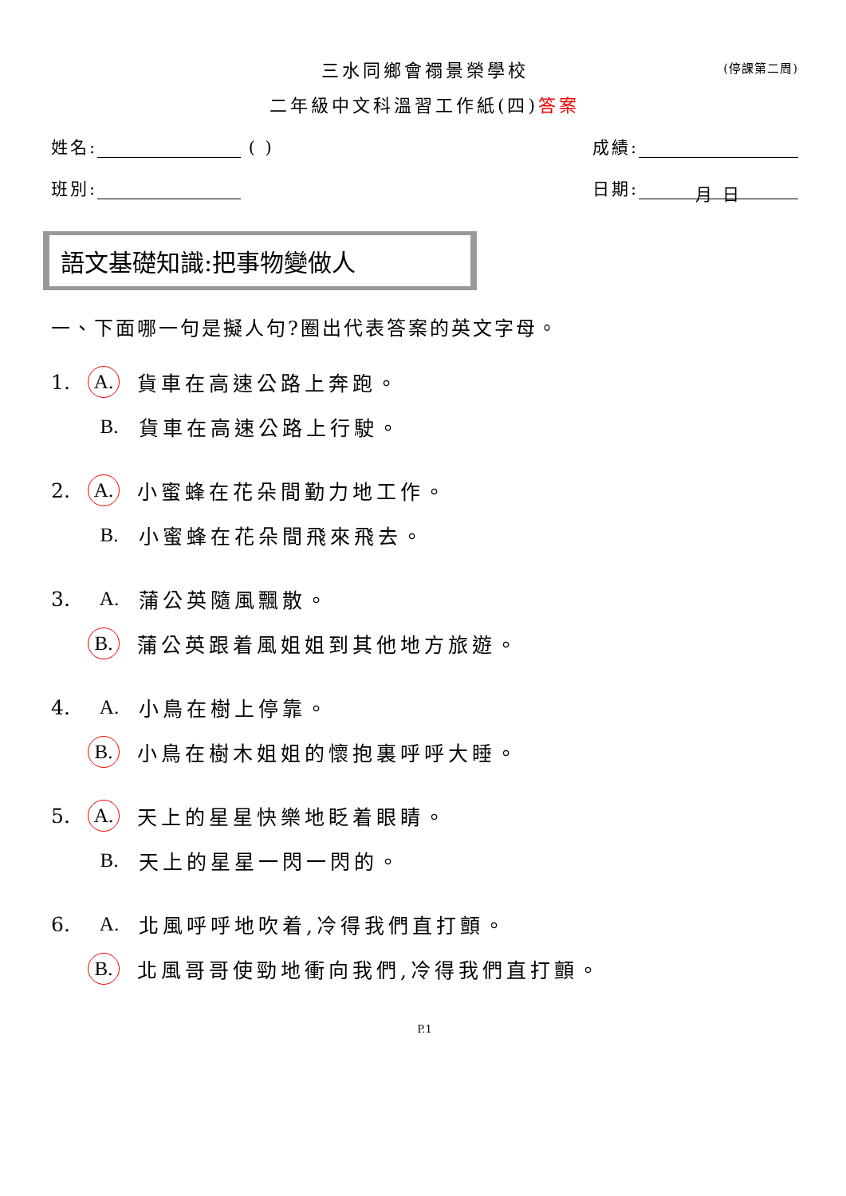三水同鄉會禤景榮學校 (停課第二周)
二年級中文科溫習工作紙(四)答案
姓名: ( ) 成績:
班別: 日期: 月 日
語文基礎知識:把事物變做人
一、下面哪一句是擬人句?圈出代表答案的英文字母。
1. A. 貨車在高速公路上奔跑。
B. 貨車在高速公路上行駛。
2. A. 小蜜蜂在花朵間勤力地工作。
B. 小蜜蜂在花朵間飛來飛去。
3. A. 蒲公英隨風飄散。
B. 蒲公英跟着風姐姐到其他地方旅遊。
4. A. 小鳥在樹上停靠。
B. 小鳥在樹木姐姐的懷抱裏呼呼大睡。
5. A. 天上的星星快樂地眨着眼睛。
B. 天上的星星一閃一閃的。
6. A. 北風呼呼地吹着,冷得我們直打顫。
B. 北風哥哥使勁地衝向我們,冷得我們直打顫。
P.1